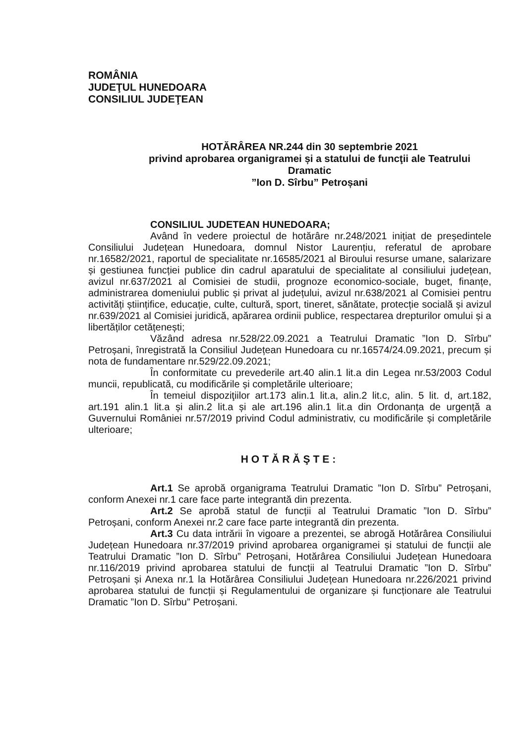ROMÂNIA
JUDEŢUL HUNEDOARA
CONSILIUL JUDEŢEAN
HOTĂRÂREA NR.244 din 30 septembrie 2021
privind aprobarea organigramei și a statului de funcţii ale Teatrului Dramatic
”Ion D. Sîrbu” Petroșani
CONSILIUL JUDETEAN HUNEDOARA;
Având în vedere proiectul de hotărâre nr.248/2021 inițiat de președintele Consiliului Județean Hunedoara, domnul Nistor Laurențiu, referatul de aprobare nr.16582/2021, raportul de specialitate nr.16585/2021 al Biroului resurse umane, salarizare și gestiunea funcției publice din cadrul aparatului de specialitate al consiliului județean, avizul nr.637/2021 al Comisiei de studii, prognoze economico-sociale, buget, finanțe, administrarea domeniului public și privat al județului, avizul nr.638/2021 al Comisiei pentru activități științifice, educație, culte, cultură, sport, tineret, sănătate, protecție socială și avizul nr.639/2021 al Comisiei juridică, apărarea ordinii publice, respectarea drepturilor omului și a libertăților cetățenești;
Văzând adresa nr.528/22.09.2021 a Teatrului Dramatic ”Ion D. Sîrbu” Petroșani, înregistrată la Consiliul Județean Hunedoara cu nr.16574/24.09.2021, precum și nota de fundamentare nr.529/22.09.2021;
În conformitate cu prevederile art.40 alin.1 lit.a din Legea nr.53/2003 Codul muncii, republicată, cu modificările și completările ulterioare;
În temeiul dispoziţiilor art.173 alin.1 lit.a, alin.2 lit.c, alin. 5 lit. d, art.182, art.191 alin.1 lit.a și alin.2 lit.a și ale art.196 alin.1 lit.a din Ordonanța de urgență a Guvernului României nr.57/2019 privind Codul administrativ, cu modificările și completările ulterioare;
HOTĂRĂŞTE:
Art.1 Se aprobă organigrama Teatrului Dramatic ”Ion D. Sîrbu” Petroșani, conform Anexei nr.1 care face parte integrantă din prezenta.
Art.2 Se aprobă statul de funcții al Teatrului Dramatic ”Ion D. Sîrbu” Petroșani, conform Anexei nr.2 care face parte integrantă din prezenta.
Art.3 Cu data intrării în vigoare a prezentei, se abrogă Hotărârea Consiliului Județean Hunedoara nr.37/2019 privind aprobarea organigramei și statului de funcții ale Teatrului Dramatic ”Ion D. Sîrbu” Petroșani, Hotărârea Consiliului Județean Hunedoara nr.116/2019 privind aprobarea statului de funcții al Teatrului Dramatic ”Ion D. Sîrbu” Petroșani și Anexa nr.1 la Hotărârea Consiliului Județean Hunedoara nr.226/2021 privind aprobarea statului de funcții și Regulamentului de organizare și funcționare ale Teatrului Dramatic ”Ion D. Sîrbu” Petroșani.